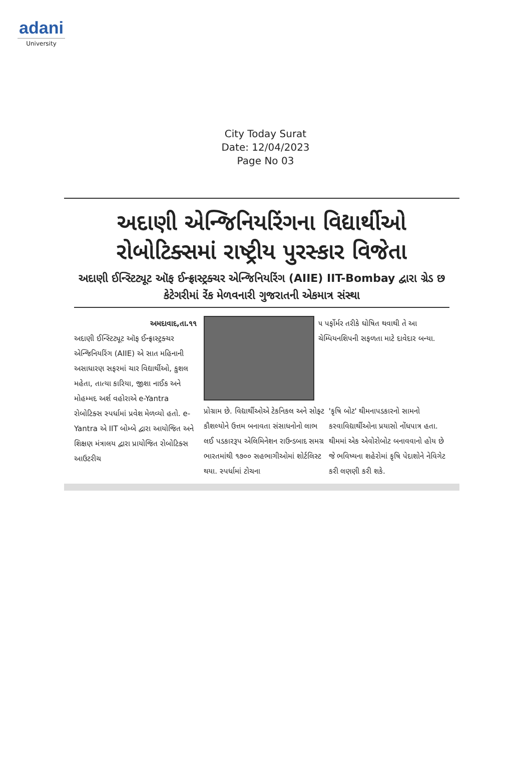adani
University
City Today Surat
Date: 12/04/2023
Page No 03
અદાણી એન્જિનિયરિંગના વિદ્યાર્થીઓ રોબોટિક્સમાં રાષ્ટ્રીય પુરસ્કાર વિજેતા
અદાણી ઈન્સ્ટિટ્યૂટ ઑફ ઈન્ફ્રાસ્ટ્રક્ચર એન્જિનિયરિંગ (AIIE) IIT-Bombay દ્વારા ગ્રેડ છ કેટેગરીમાં રેંક મેળવનારી ગુજરાતની એકમાત્ર સંસ્થા
અમદાવાદ,તા.૧૧
અદાણી ઈન્સ્ટિટ્યૂટ ઑફ ઈન્ફ્રાસ્ટ્રક્ચર એન્જિનિયરિંગ (AIIE) એ સાત મહિનાની અસાધારણ સફરમાં ચાર વિદ્યાર્થીઓ, કુશલ મહેતા, તાત્યા કારિયા, જીશા નાઈક અને મોહમ્મદ અર્શ વહોરાએ e-Yantra રોબોટિક્સ સ્પર્ધામાં પ્રવેશ મેળવ્યો હતો. e-Yantra એ IIT બોમ્બે દ્વારા આયોજિત અને શિક્ષણ મંત્રાલય દ્વારા પ્રાયોજિત રોબોટિક્સ આઉટરીચ
૫ પર્ફોર્મર તરીકે ઘોષિત થવાથી તે આ ચેમ્પિયનશિપની સફળતા માટે દાવેદાર બન્યા.
પ્રોગ્રામ છે. વિદ્યાર્થીઓએ ટેકનિકલ અને સોફ્ટ કૌશલ્યોને ઉત્તમ બનાવતા સંસાધનોનો લાભ લઈ પડકારરૂપ એલિમિનેશન રાઉન્ડબાદ સમગ્ર ભારતમાંથી ૧૭૦૦ સહભાગીઓમાં શોર્ટલિસ્ટ થયા. સ્પર્ધામાં ટોચના
'કૃષિ બોટ' થીમનાપડકારનો સામનો કરવાવિદ્યાર્થીઓના પ્રયાસો નોંધપાત્ર હતા. થીમમાં એક એવોરોબોટ બનાવવાનો હોય છે જે ભવિષ્યના શહેરોમાં કૃષિ પેદાશોને નેવિગેટ કરી લણણી કરી શકે.